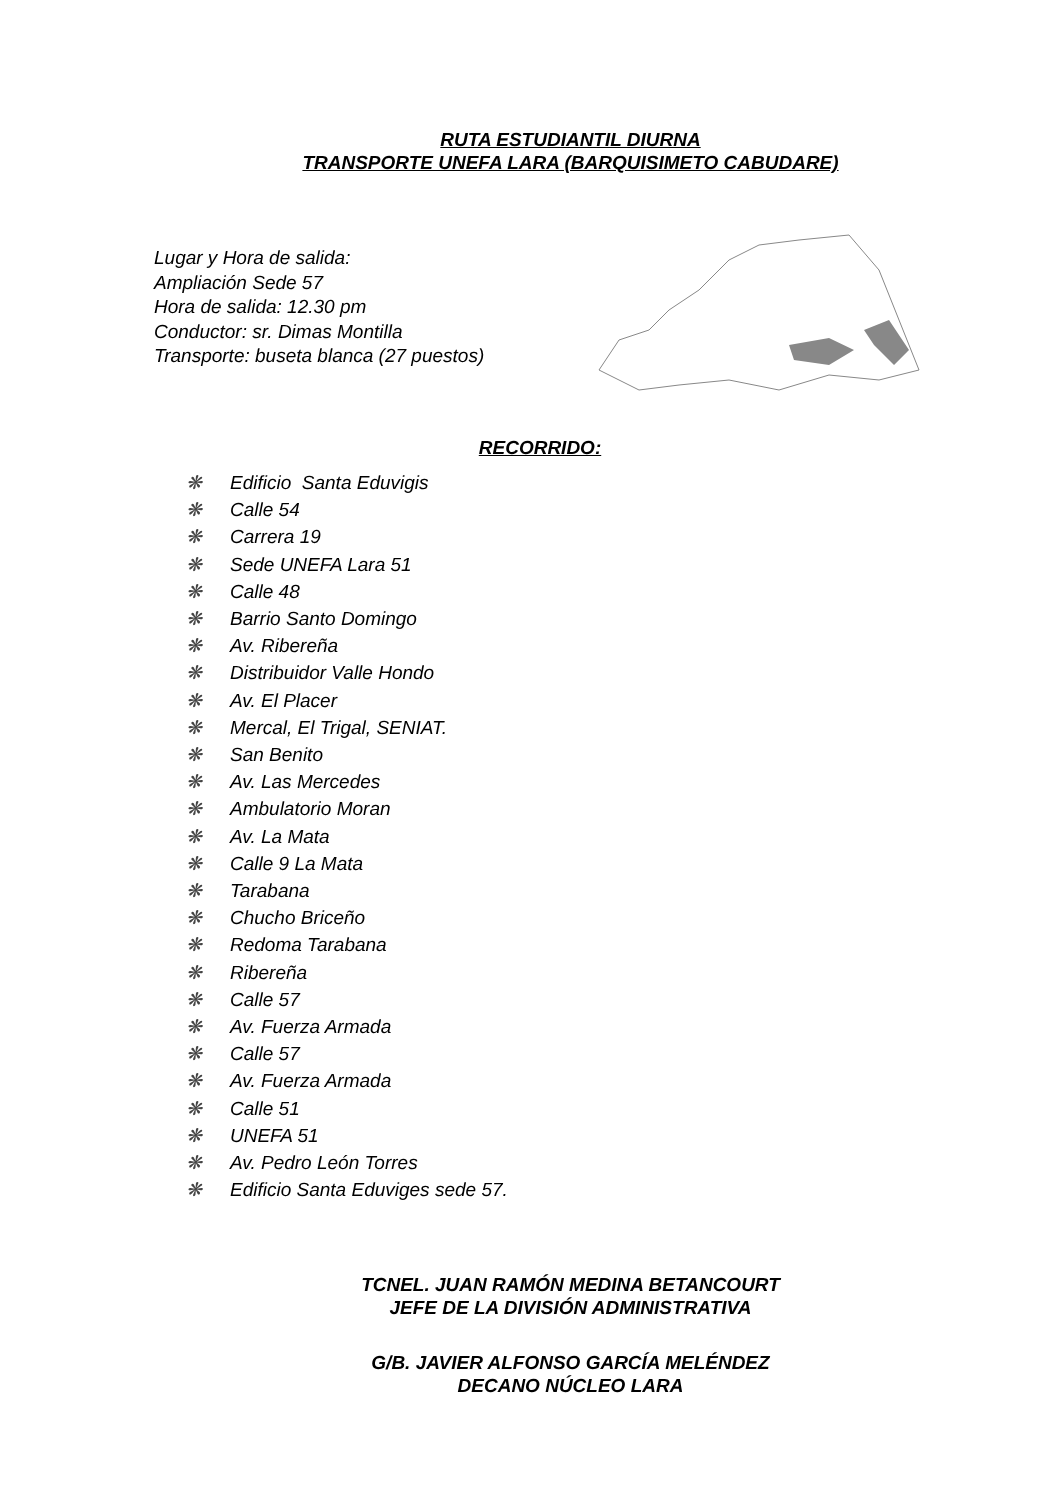RUTA ESTUDIANTIL DIURNA
TRANSPORTE UNEFA LARA (BARQUISIMETO CABUDARE)
Lugar y Hora de salida:
Ampliación Sede 57
Hora de salida: 12.30 pm
Conductor: sr. Dimas Montilla
Transporte: buseta blanca (27 puestos)
RECORRIDO:
❋ Edificio Santa Eduvigis
❋ Calle 54
❋ Carrera 19
❋ Sede UNEFA Lara 51
❋ Calle 48
❋ Barrio Santo Domingo
❋ Av. Ribereña
❋ Distribuidor Valle Hondo
❋ Av. El Placer
❋ Mercal, El Trigal, SENIAT.
❋ San Benito
❋ Av. Las Mercedes
❋ Ambulatorio Moran
❋ Av. La Mata
❋ Calle 9 La Mata
❋ Tarabana
❋ Chucho Briceño
❋ Redoma Tarabana
❋ Ribereña
❋ Calle 57
❋ Av. Fuerza Armada
❋ Calle 57
❋ Av. Fuerza Armada
❋ Calle 51
❋ UNEFA 51
❋ Av. Pedro León Torres
❋ Edificio Santa Eduviges sede 57.
TCNEL. JUAN RAMÓN MEDINA BETANCOURT
JEFE DE LA DIVISIÓN ADMINISTRATIVA
G/B. JAVIER ALFONSO GARCÍA MELÉNDEZ
DECANO NÚCLEO LARA